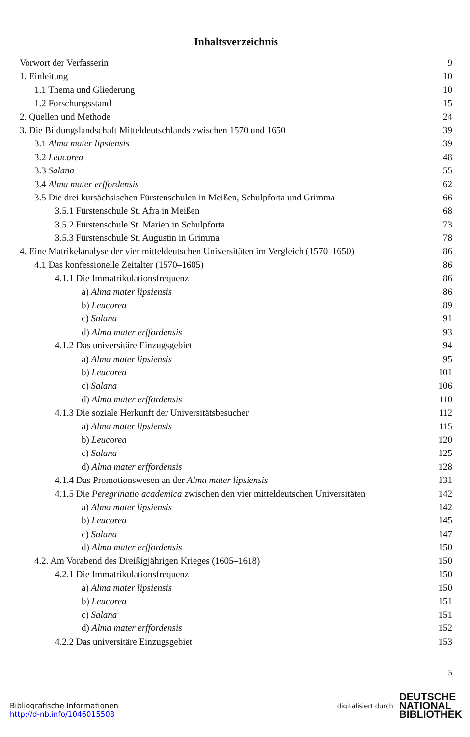Inhaltsverzeichnis
Vorwort der Verfasserin 9
1. Einleitung 10
1.1 Thema und Gliederung 10
1.2 Forschungsstand 15
2. Quellen und Methode 24
3. Die Bildungslandschaft Mitteldeutschlands zwischen 1570 und 1650 39
3.1 Alma mater lipsiensis 39
3.2 Leucorea 48
3.3 Salana 55
3.4 Alma mater erffordensis 62
3.5 Die drei kursächsischen Fürstenschulen in Meißen, Schulpforta und Grimma 66
3.5.1 Fürstenschule St. Afra in Meißen 68
3.5.2 Fürstenschule St. Marien in Schulpforta 73
3.5.3 Fürstenschule St. Augustin in Grimma 78
4. Eine Matrikelanalyse der vier mitteldeutschen Universitäten im Vergleich (1570–1650) 86
4.1 Das konfessionelle Zeitalter (1570–1605) 86
4.1.1 Die Immatrikulationsfrequenz 86
a) Alma mater lipsiensis 86
b) Leucorea 89
c) Salana 91
d) Alma mater erffordensis 93
4.1.2 Das universitäre Einzugsgebiet 94
a) Alma mater lipsiensis 95
b) Leucorea 101
c) Salana 106
d) Alma mater erffordensis 110
4.1.3 Die soziale Herkunft der Universitätsbesucher 112
a) Alma mater lipsiensis 115
b) Leucorea 120
c) Salana 125
d) Alma mater erffordensis 128
4.1.4 Das Promotionswesen an der Alma mater lipsiensis 131
4.1.5 Die Peregrinatio academica zwischen den vier mitteldeutschen Universitäten 142
a) Alma mater lipsiensis 142
b) Leucorea 145
c) Salana 147
d) Alma mater erffordensis 150
4.2. Am Vorabend des Dreißigjährigen Krieges (1605–1618) 150
4.2.1 Die Immatrikulationsfrequenz 150
a) Alma mater lipsiensis 150
b) Leucorea 151
c) Salana 151
d) Alma mater erffordensis 152
4.2.2 Das universitäre Einzugsgebiet 153
5
Bibliografische Informationen
http://d-nb.info/1046015508
digitalisiert durch
DEUTSCHE
NATIONAL
BIBLIOTHEK